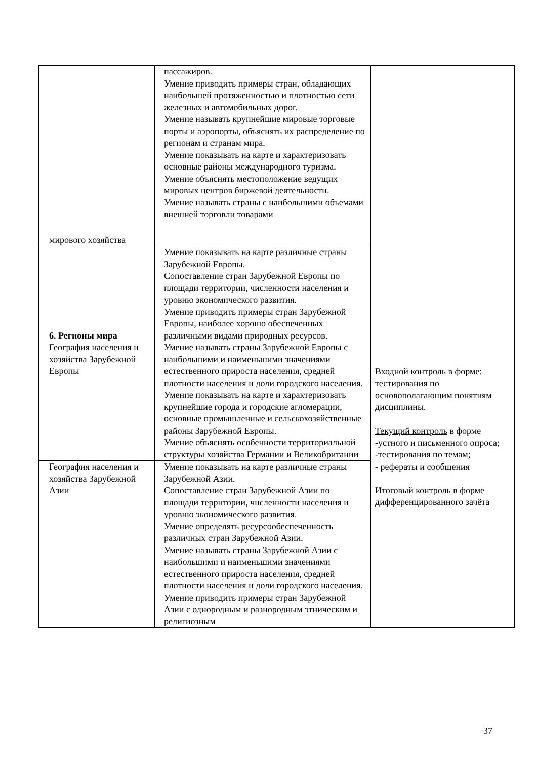| мирового хозяйства | пассажиров. Умение приводить примеры стран, обладающих наибольшей протяженностью и плотностью сети железных и автомобильных дорог. Умение называть крупнейшие мировые торговые порты и аэропорты, объяснять их распределение по регионам и странам мира. Умение показывать на карте и характеризовать основные районы международного туризма. Умение объяснять местоположение ведущих мировых центров биржевой деятельности. Умение называть страны с наибольшими объемами внешней торговли товарами | |
| 6. Регионы мира География населения и хозяйства Зарубежной Европы | Умение показывать на карте различные страны Зарубежной Европы. Сопоставление стран Зарубежной Европы по площади территории, численности населения и уровню экономического развития. Умение приводить примеры стран Зарубежной Европы, наиболее хорошо обеспеченных различными видами природных ресурсов. Умение называть страны Зарубежной Европы с наибольшими и наименьшими значениями естественного прироста населения, средней плотности населения и доли городского населения. Умение показывать на карте и характеризовать крупнейшие города и городские агломерации, основные промышленные и сельскохозяйственные районы Зарубежной Европы. Умение объяснять особенности территориальной структуры хозяйства Германии и Великобритании | Входной контроль в форме: тестирования по основополагающим понятиям дисциплины. Текущий контроль в форме -устного и письменного опроса; -тестирования по темам; - рефераты и сообщения Итоговый контроль в форме дифференцированного зачёта |
| География населения и хозяйства Зарубежной Азии | Умение показывать на карте различные страны Зарубежной Азии. Сопоставление стран Зарубежной Азии по площади территории, численности населения и уровню экономического развития. Умение определять ресурсообеспеченность различных стран Зарубежной Азии. Умение называть страны Зарубежной Азии с наибольшими и наименьшими значениями естественного прироста населения, средней плотности населения и доли городского населения. Умение приводить примеры стран Зарубежной Азии с однородным и разнородным этническим и религиозным | |
37